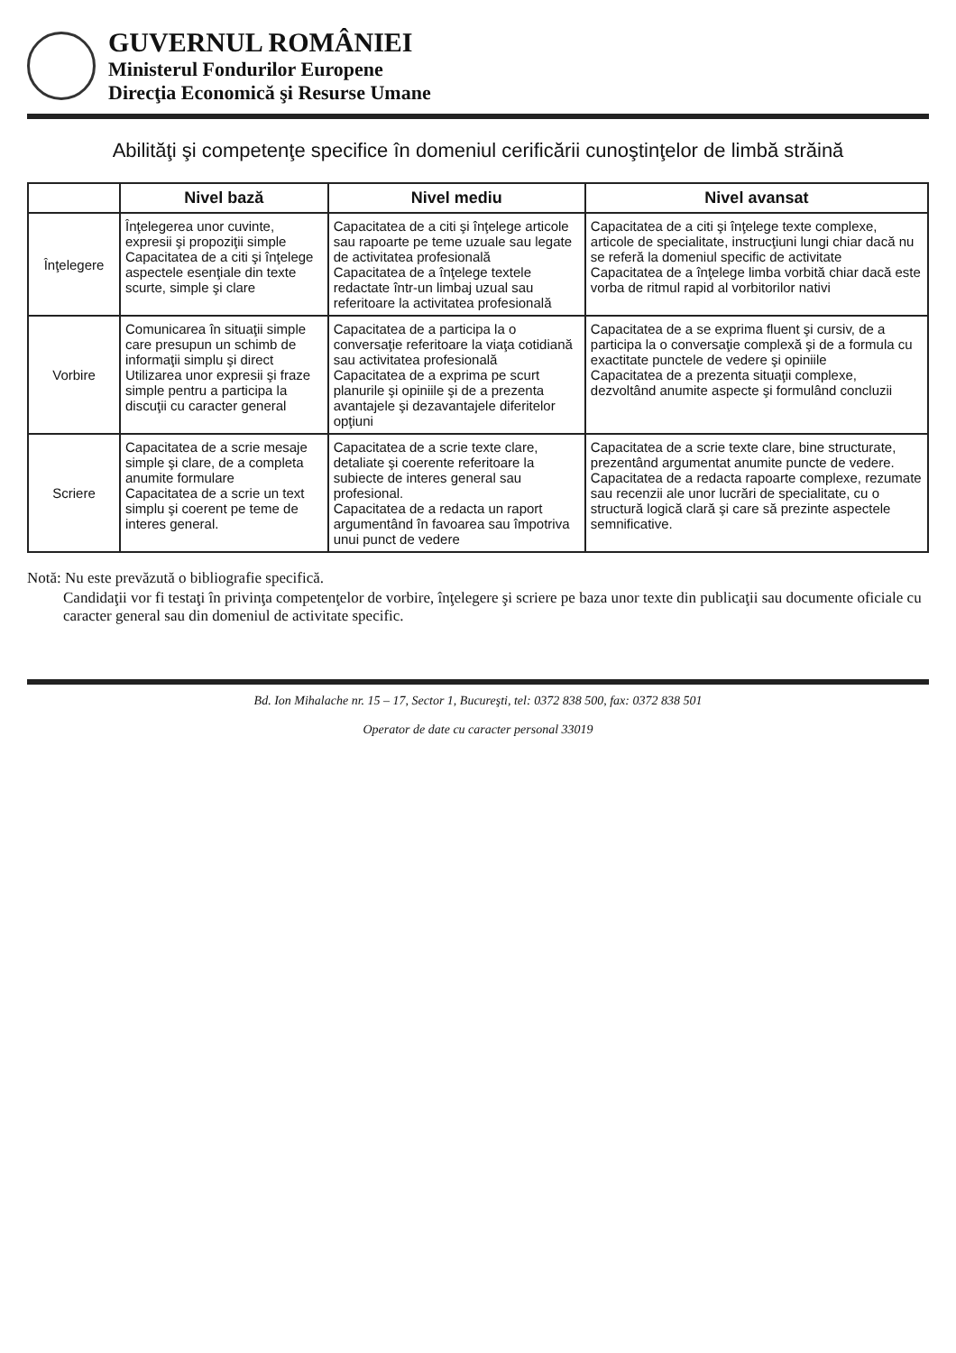GUVERNUL ROMÂNIEI
Ministerul Fondurilor Europene
Direcţia Economică şi Resurse Umane
Abilităţi şi competenţe specifice în domeniul cerificării cunoştinţelor de limbă străină
| | Nivel bază | Nivel mediu | Nivel avansat |
| --- | --- | --- | --- |
| Înţelegere | Înţelegerea unor cuvinte, expresii şi propoziţii simple Capacitatea de a citi şi înţelege aspectele esenţiale din texte scurte, simple şi clare | Capacitatea de a citi şi înţelege articole sau rapoarte pe teme uzuale sau legate de activitatea profesională Capacitatea de a înţelege textele redactate într-un limbaj uzual sau referitoare la activitatea profesională | Capacitatea de a citi şi înţelege texte complexe, articole de specialitate, instrucţiuni lungi chiar dacă nu se referă la domeniul specific de activitate Capacitatea de a înţelege limba vorbită chiar dacă este vorba de ritmul rapid al vorbitorilor nativi |
| Vorbire | Comunicarea în situaţii simple care presupun un schimb de informaţii simplu şi direct Utilizarea unor expresii şi fraze simple pentru a participa la discuţii cu caracter general | Capacitatea de a participa la o conversaţie referitoare la viaţa cotidiană sau activitatea profesională Capacitatea de a exprima pe scurt planurile şi opiniile şi de a prezenta avantajele şi dezavantajele diferitelor opţiuni | Capacitatea de a se exprima fluent şi cursiv, de a participa la o conversaţie complexă şi de a formula cu exactitate punctele de vedere şi opiniile Capacitatea de a prezenta situaţii complexe, dezvoltând anumite aspecte şi formulând concluzii |
| Scriere | Capacitatea de a scrie mesaje simple şi clare, de a completa anumite formulare Capacitatea de a scrie un text simplu şi coerent pe teme de interes general. | Capacitatea de a scrie texte clare, detaliate şi coerente referitoare la subiecte de interes general sau profesional. Capacitatea de a redacta un raport argumentând în favoarea sau împotriva unui punct de vedere | Capacitatea de a scrie texte clare, bine structurate, prezentând argumentat anumite puncte de vedere. Capacitatea de a redacta rapoarte complexe, rezumate sau recenzii ale unor lucrări de specialitate, cu o structură logică clară şi care să prezinte aspectele semnificative. |
Notă: Nu este prevăzută o bibliografie specifică.
Candidaţii vor fi testaţi în privinţa competenţelor de vorbire, înţelegere şi scriere pe baza unor texte din publicaţii sau documente oficiale cu caracter general sau din domeniul de activitate specific.
Bd. Ion Mihalache nr. 15 – 17, Sector 1, Bucureşti, tel: 0372 838 500, fax: 0372 838 501
Operator de date cu caracter personal 33019